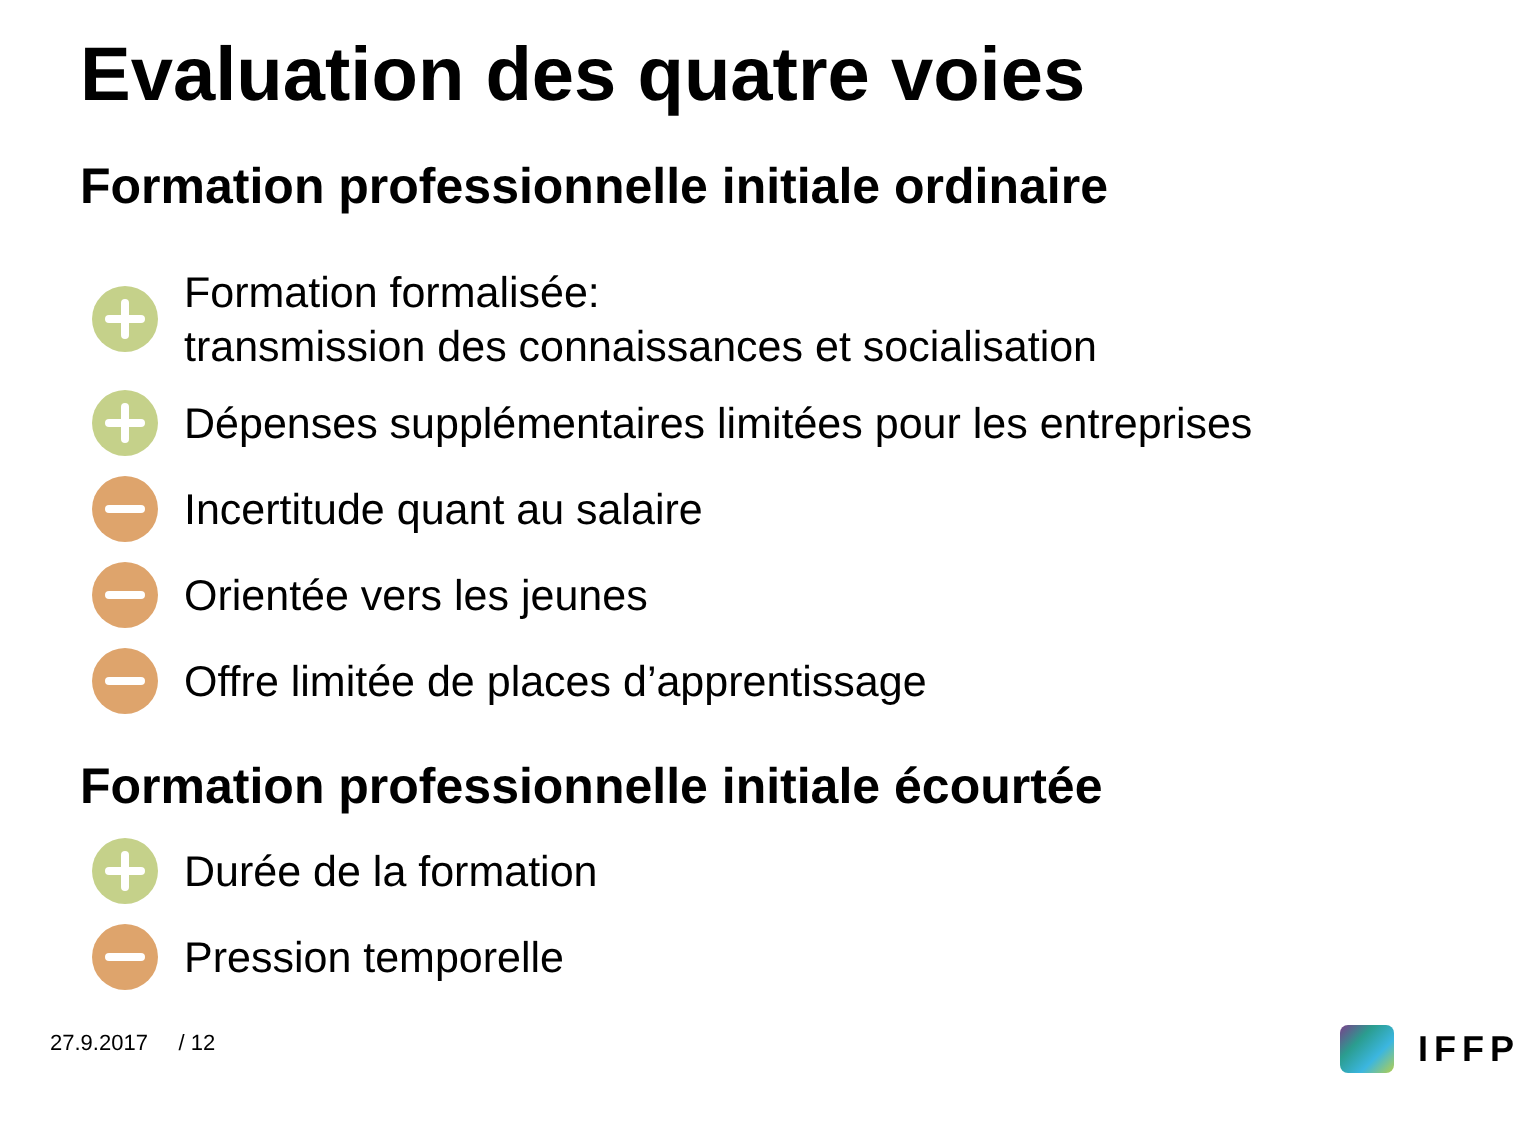Evaluation des quatre voies
Formation professionnelle initiale ordinaire
Formation formalisée:
transmission des connaissances et socialisation
Dépenses supplémentaires limitées pour les entreprises
Incertitude quant au salaire
Orientée vers les jeunes
Offre limitée de places d’apprentissage
Formation professionnelle initiale écourtée
Durée de la formation
Pression temporelle
27.9.2017 / 12 IFFP